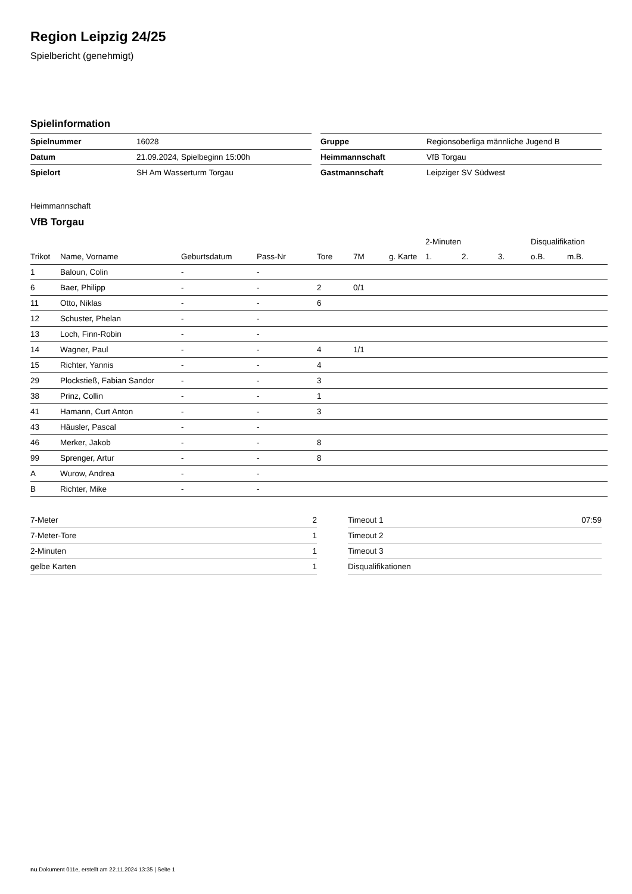Region Leipzig 24/25
Spielbericht (genehmigt)
Spielinformation
| Spielnummer | 16028 |
| Datum | 21.09.2024, Spielbeginn 15:00h |
| Spielort | SH Am Wasserturm Torgau |
| Gruppe | Regionsoberliga männliche Jugend B |
| Heimmannschaft | VfB Torgau |
| Gastmannschaft | Leipziger SV Südwest |
Heimmannschaft
VfB Torgau
| | | | | | | | 2-Minuten | | | Disqualifikation | |
| --- | --- | --- | --- | --- | --- | --- | --- | --- | --- | --- | --- |
| Trikot | Name, Vorname | Geburtsdatum | Pass-Nr | Tore | 7M | g. Karte | 1. | 2. | 3. | o.B. | m.B. |
| 1 | Baloun, Colin | - | - | | | | | | | | |
| 6 | Baer, Philipp | - | - | 2 | 0/1 | | | | | | |
| 11 | Otto, Niklas | - | - | 6 | | | | | | | |
| 12 | Schuster, Phelan | - | - | | | | | | | | |
| 13 | Loch, Finn-Robin | - | - | | | | | | | | |
| 14 | Wagner, Paul | - | - | 4 | 1/1 | | | | | | |
| 15 | Richter, Yannis | - | - | 4 | | | | | | | |
| 29 | Plockstieß, Fabian Sandor | - | - | 3 | | | | | | | |
| 38 | Prinz, Collin | - | - | 1 | | | | | | | |
| 41 | Hamann, Curt Anton | - | - | 3 | | | | | | | |
| 43 | Häusler, Pascal | - | - | | | | | | | | |
| 46 | Merker, Jakob | - | - | 8 | | | | | | | |
| 99 | Sprenger, Artur | - | - | 8 | | | | | | | |
| A | Wurow, Andrea | - | - | | | | | | | | |
| B | Richter, Mike | - | - | | | | | | | | |
| 7-Meter | 2 |
| 7-Meter-Tore | 1 |
| 2-Minuten | 1 |
| gelbe Karten | 1 |
| Timeout 1 | 07:59 |
| Timeout 2 | |
| Timeout 3 | |
| Disqualifikationen | |
nu.Dokument 011e, erstellt am 22.11.2024 13:35 | Seite 1